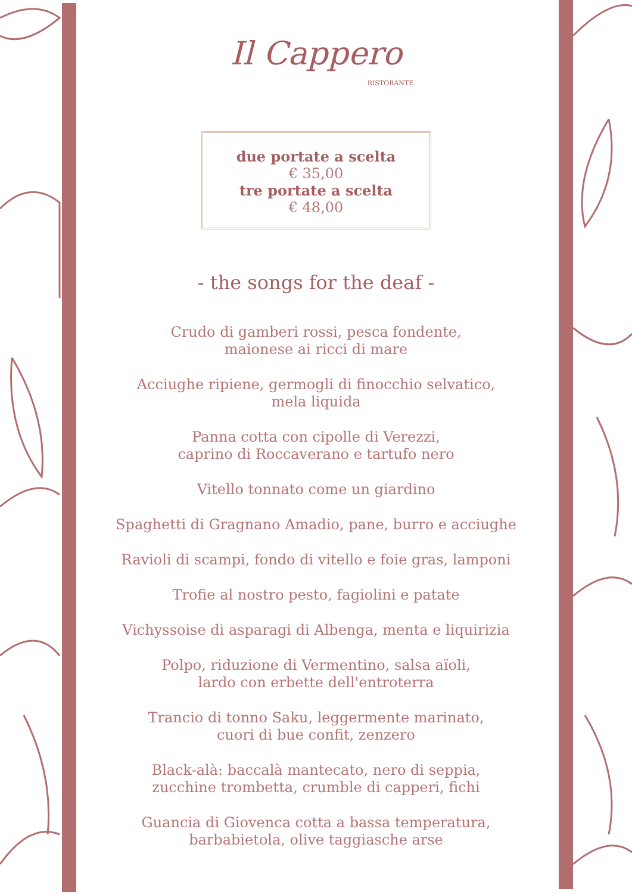Il Cappero
RISTORANTE
due portate a scelta
€ 35,00
tre portate a scelta
€ 48,00
- the songs for the deaf -
Crudo di gamberi rossi, pesca fondente,
maionese ai ricci di mare
Acciughe ripiene, germogli di finocchio selvatico,
mela liquida
Panna cotta con cipolle di Verezzi,
caprino di Roccaverano e tartufo nero
Vitello tonnato come un giardino
Spaghetti di Gragnano Amadio, pane, burro e acciughe
Ravioli di scampi, fondo di vitello e foie gras, lamponi
Trofie al nostro pesto, fagiolini e patate
Vichyssoise di asparagi di Albenga, menta e liquirizia
Polpo, riduzione di Vermentino, salsa aïoli,
lardo con erbette dell'entroterra
Trancio di tonno Saku, leggermente marinato,
cuori di bue confit, zenzero
Black-alà: baccalà mantecato, nero di seppia,
zucchine trombetta, crumble di capperi, fichi
Guancia di Giovenca cotta a bassa temperatura,
barbabietola, olive taggiasche arse